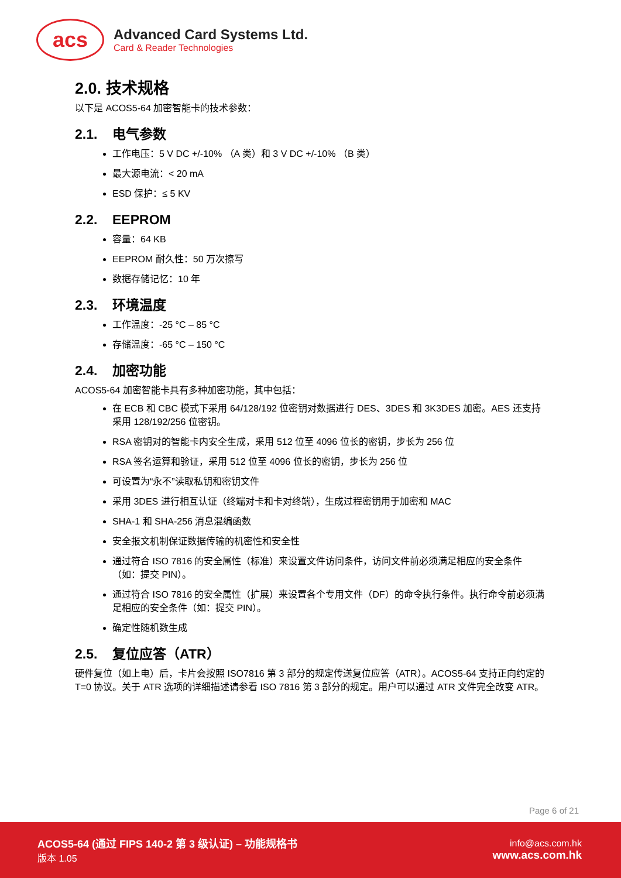acs
Advanced Card Systems Ltd.
Card & Reader Technologies
2.0. 技术规格
以下是 ACOS5-64 加密智能卡的技术参数：
2.1. 电气参数
工作电压：5 V DC +/-10% （A 类）和 3 V DC +/-10% （B 类）
最大源电流：< 20 mA
ESD 保护：≤ 5 KV
2.2. EEPROM
容量：64 KB
EEPROM 耐久性：50 万次擦写
数据存储记忆：10 年
2.3. 环境温度
工作温度：-25 °C – 85 °C
存储温度：-65 °C – 150 °C
2.4. 加密功能
ACOS5-64 加密智能卡具有多种加密功能，其中包括：
在 ECB 和 CBC 模式下采用 64/128/192 位密钥对数据进行 DES、3DES 和 3K3DES 加密。AES 还支持采用 128/192/256 位密钥。
RSA 密钥对的智能卡内安全生成，采用 512 位至 4096 位长的密钥，步长为 256 位
RSA 签名运算和验证，采用 512 位至 4096 位长的密钥，步长为 256 位
可设置为“永不”读取私钥和密钥文件
采用 3DES 进行相互认证（终端对卡和卡对终端），生成过程密钥用于加密和 MAC
SHA-1 和 SHA-256 消息混编函数
安全报文机制保证数据传输的机密性和安全性
通过符合 ISO 7816 的安全属性（标准）来设置文件访问条件，访问文件前必须满足相应的安全条件（如：提交 PIN）。
通过符合 ISO 7816 的安全属性（扩展）来设置各个专用文件（DF）的命令执行条件。执行命令前必须满足相应的安全条件（如：提交 PIN）。
确定性随机数生成
2.5. 复位应答（ATR）
硬件复位（如上电）后，卡片会按照 ISO7816 第 3 部分的规定传送复位应答（ATR）。ACOS5-64 支持正向约定的 T=0 协议。关于 ATR 选项的详细描述请参看 ISO 7816 第 3 部分的规定。用户可以通过 ATR 文件完全改变 ATR。
Page 6 of 21
ACOS5-64 (通过 FIPS 140-2 第 3 级认证) – 功能规格书
版本 1.05
info@acs.com.hk
www.acs.com.hk